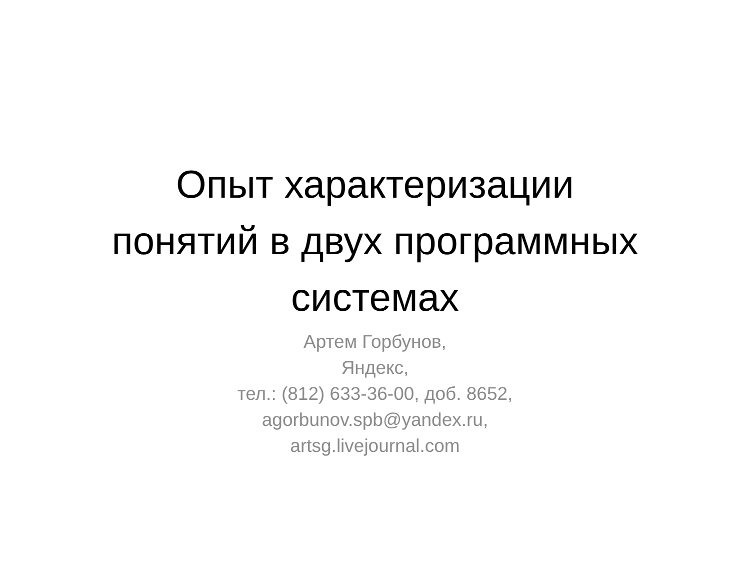Опыт характеризации
понятий в двух программных
системах
Артем Горбунов,
Яндекс,
тел.: (812) 633-36-00, доб. 8652,
agorbunov.spb@yandex.ru,
artsg.livejournal.com